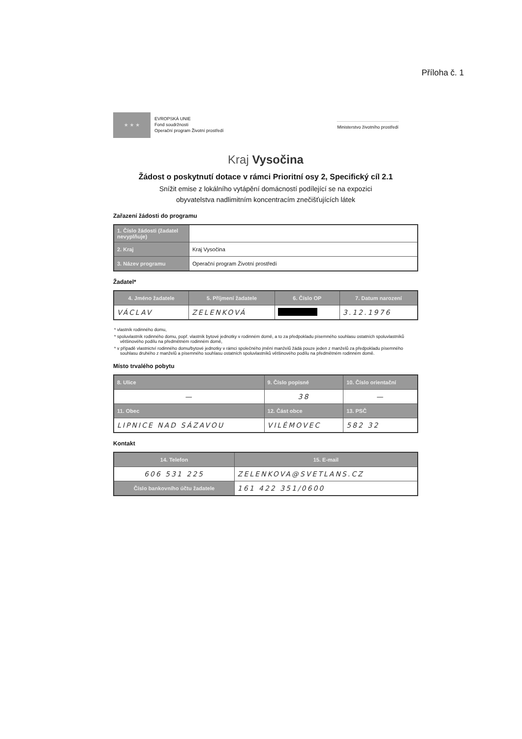Příloha č. 1
★ ★ ★
EVROPSKÁ UNIE
Fond soudržnosti
Operační program Životní prostředí
Ministerstvo životního prostředí
Kraj Vysočina
Žádost o poskytnutí dotace v rámci Prioritní osy 2, Specifický cíl 2.1
Snížit emise z lokálního vytápění domácností podílející se na expozici
obyvatelstva nadlimitním koncentracím znečišťujících látek
Zařazení žádosti do programu
| 1. Číslo žádosti (žadatel nevyplňuje) | |
| 2. Kraj | Kraj Vysočina |
| 3. Název programu | Operační program Životní prostředí |
Žadatel*
| 4. Jméno žadatele | 5. Příjmení žadatele | 6. Číslo OP | 7. Datum narození |
| --- | --- | --- | --- |
| VÁCLAV | ZELENKOVÁ | | 3.12.1976 |
* vlastník rodinného domu,
* spoluvlastník rodinného domu, popř. vlastník bytové jednotky v rodinném domě, a to za předpokladu písemného souhlasu ostatních spoluvlastníků většinového podílu na předmětném rodinném domě,
* v případě vlastnictví rodinného domu/bytové jednotky v rámci společného jmění manželů žádá pouze jeden z manželů za předpokladu písemného souhlasu druhého z manželů a písemného souhlasu ostatních spoluvlastníků většinového podílu na předmětném rodinném domě.
Místo trvalého pobytu
| 8. Ulice | 9. Číslo popisné | 10. Číslo orientační |
| --- | --- | --- |
| — | 38 | — |
| 11. Obec | 12. Část obce | 13. PSČ |
| LIPNICE NAD SÁZAVOU | VILÉMOVEC | 582 32 |
Kontakt
| 14. Telefon | 15. E-mail |
| --- | --- |
| 606 531 225 | ZELENKOVA@SVETLANS.CZ |
| Číslo bankovního účtu žadatele | 161 422 351/0600 |